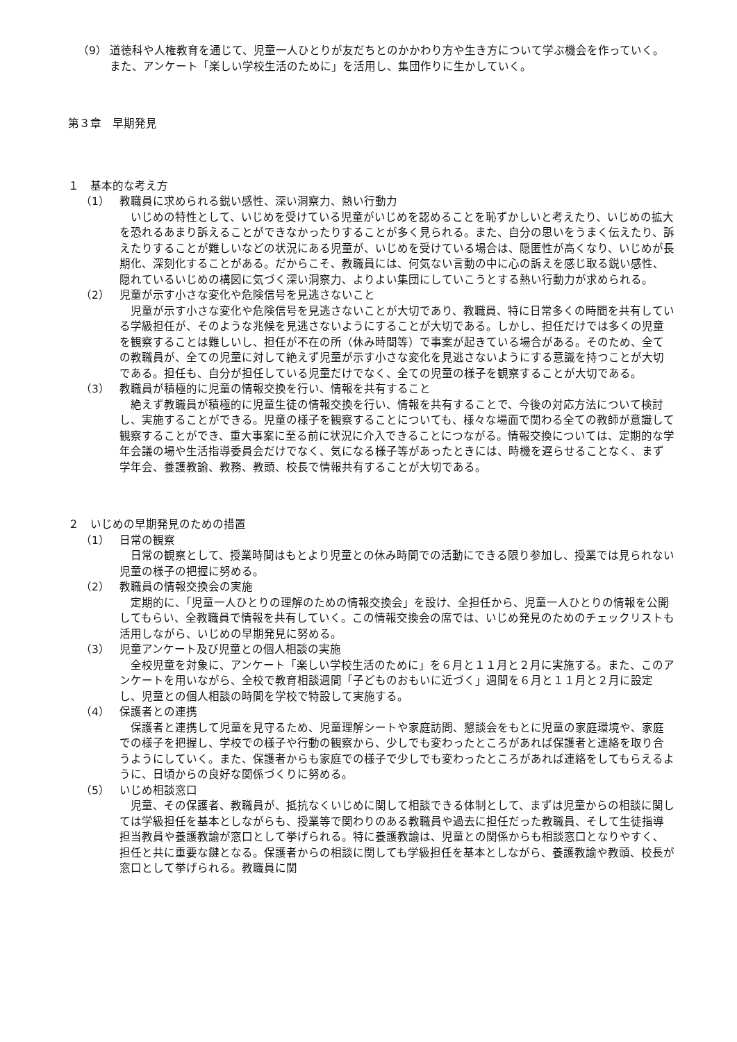（9） 道徳科や人権教育を通じて、児童一人ひとりが友だちとのかかわり方や生き方について学ぶ機会を作っていく。また、アンケート「楽しい学校生活のために」を活用し、集団作りに生かしていく。
第３章　早期発見
１　基本的な考え方
（1） 教職員に求められる鋭い感性、深い洞察力、熱い行動力
いじめの特性として、いじめを受けている児童がいじめを認めることを恥ずかしいと考えたり、いじめの拡大を恐れるあまり訴えることができなかったりすることが多く見られる。また、自分の思いをうまく伝えたり、訴えたりすることが難しいなどの状況にある児童が、いじめを受けている場合は、隠匿性が高くなり、いじめが長期化、深刻化することがある。だからこそ、教職員には、何気ない言動の中に心の訴えを感じ取る鋭い感性、隠れているいじめの構図に気づく深い洞察力、よりよい集団にしていこうとする熱い行動力が求められる。
（2） 児童が示す小さな変化や危険信号を見逃さないこと
児童が示す小さな変化や危険信号を見逃さないことが大切であり、教職員、特に日常多くの時間を共有している学級担任が、そのような兆候を見逃さないようにすることが大切である。しかし、担任だけでは多くの児童を観察することは難しいし、担任が不在の所（休み時間等）で事案が起きている場合がある。そのため、全ての教職員が、全ての児童に対して絶えず児童が示す小さな変化を見逃さないようにする意識を持つことが大切である。担任も、自分が担任している児童だけでなく、全ての児童の様子を観察することが大切である。
（3） 教職員が積極的に児童の情報交換を行い、情報を共有すること
絶えず教職員が積極的に児童生徒の情報交換を行い、情報を共有することで、今後の対応方法について検討し、実施することができる。児童の様子を観察することについても、様々な場面で関わる全ての教師が意識して観察することができ、重大事案に至る前に状況に介入できることにつながる。情報交換については、定期的な学年会議の場や生活指導委員会だけでなく、気になる様子等があったときには、時機を遅らせることなく、まず学年会、養護教諭、教務、教頭、校長で情報共有することが大切である。
２　いじめの早期発見のための措置
（1） 日常の観察
日常の観察として、授業時間はもとより児童との休み時間での活動にできる限り参加し、授業では見られない児童の様子の把握に努める。
（2） 教職員の情報交換会の実施
定期的に、「児童一人ひとりの理解のための情報交換会」を設け、全担任から、児童一人ひとりの情報を公開してもらい、全教職員で情報を共有していく。この情報交換会の席では、いじめ発見のためのチェックリストも活用しながら、いじめの早期発見に努める。
（3） 児童アンケート及び児童との個人相談の実施
全校児童を対象に、アンケート「楽しい学校生活のために」を６月と１１月と２月に実施する。また、このアンケートを用いながら、全校で教育相談週間「子どものおもいに近づく」週間を６月と１１月と２月に設定し、児童との個人相談の時間を学校で特設して実施する。
（4） 保護者との連携
保護者と連携して児童を見守るため、児童理解シートや家庭訪問、懇談会をもとに児童の家庭環境や、家庭での様子を把握し、学校での様子や行動の観察から、少しでも変わったところがあれば保護者と連絡を取り合うようにしていく。また、保護者からも家庭での様子で少しでも変わったところがあれば連絡をしてもらえるように、日頃からの良好な関係づくりに努める。
（5） いじめ相談窓口
児童、その保護者、教職員が、抵抗なくいじめに関して相談できる体制として、まずは児童からの相談に関しては学級担任を基本としながらも、授業等で関わりのある教職員や過去に担任だった教職員、そして生徒指導担当教員や養護教諭が窓口として挙げられる。特に養護教諭は、児童との関係からも相談窓口となりやすく、担任と共に重要な鍵となる。保護者からの相談に関しても学級担任を基本としながら、養護教諭や教頭、校長が窓口として挙げられる。教職員に関